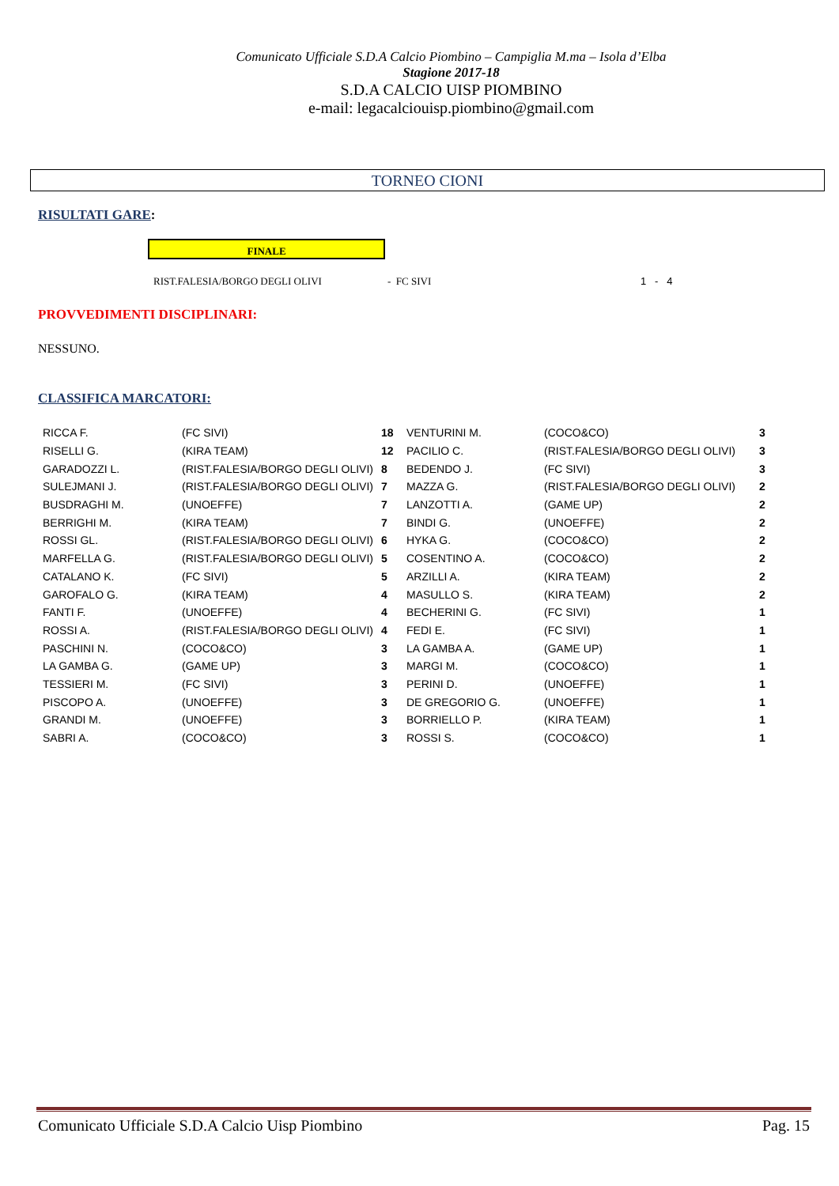Comunicato Ufficiale S.D.A Calcio Piombino – Campiglia M.ma – Isola d’Elba
Stagione 2017-18
S.D.A CALCIO UISP PIOMBINO
e-mail: legacalciouisp.piombino@gmail.com
TORNEO CIONI
RISULTATI GARE:
FINALE
RIST.FALESIA/BORGO DEGLI OLIVI - FC SIVI 1 - 4
PROVVEDIMENTI DISCIPLINARI:
NESSUNO.
CLASSIFICA MARCATORI:
| RICCA F. | (FC SIVI) | 18 | VENTURINI M. | (COCO&CO) | 3 |
| RISELLI G. | (KIRA TEAM) | 12 | PACILIO C. | (RIST.FALESIA/BORGO DEGLI OLIVI) | 3 |
| GARADOZZI L. | (RIST.FALESIA/BORGO DEGLI OLIVI) | 8 | BEDENDO J. | (FC SIVI) | 3 |
| SULEJMANI J. | (RIST.FALESIA/BORGO DEGLI OLIVI) | 7 | MAZZA G. | (RIST.FALESIA/BORGO DEGLI OLIVI) | 2 |
| BUSDRAGHI M. | (UNOEFFE) | 7 | LANZOTTI A. | (GAME UP) | 2 |
| BERRIGHI M. | (KIRA TEAM) | 7 | BINDI G. | (UNOEFFE) | 2 |
| ROSSI GL. | (RIST.FALESIA/BORGO DEGLI OLIVI) | 6 | HYKA G. | (COCO&CO) | 2 |
| MARFELLA G. | (RIST.FALESIA/BORGO DEGLI OLIVI) | 5 | COSENTINO A. | (COCO&CO) | 2 |
| CATALANO K. | (FC SIVI) | 5 | ARZILLI A. | (KIRA TEAM) | 2 |
| GAROFALO G. | (KIRA TEAM) | 4 | MASULLO S. | (KIRA TEAM) | 2 |
| FANTI F. | (UNOEFFE) | 4 | BECHERINI G. | (FC SIVI) | 1 |
| ROSSI A. | (RIST.FALESIA/BORGO DEGLI OLIVI) | 4 | FEDI E. | (FC SIVI) | 1 |
| PASCHINI N. | (COCO&CO) | 3 | LA GAMBA A. | (GAME UP) | 1 |
| LA GAMBA G. | (GAME UP) | 3 | MARGI M. | (COCO&CO) | 1 |
| TESSIERI M. | (FC SIVI) | 3 | PERINI D. | (UNOEFFE) | 1 |
| PISCOPO A. | (UNOEFFE) | 3 | DE GREGORIO G. | (UNOEFFE) | 1 |
| GRANDI M. | (UNOEFFE) | 3 | BORRIELLO P. | (KIRA TEAM) | 1 |
| SABRI A. | (COCO&CO) | 3 | ROSSI S. | (COCO&CO) | 1 |
Comunicato Ufficiale S.D.A Calcio Uisp Piombino Pag. 15